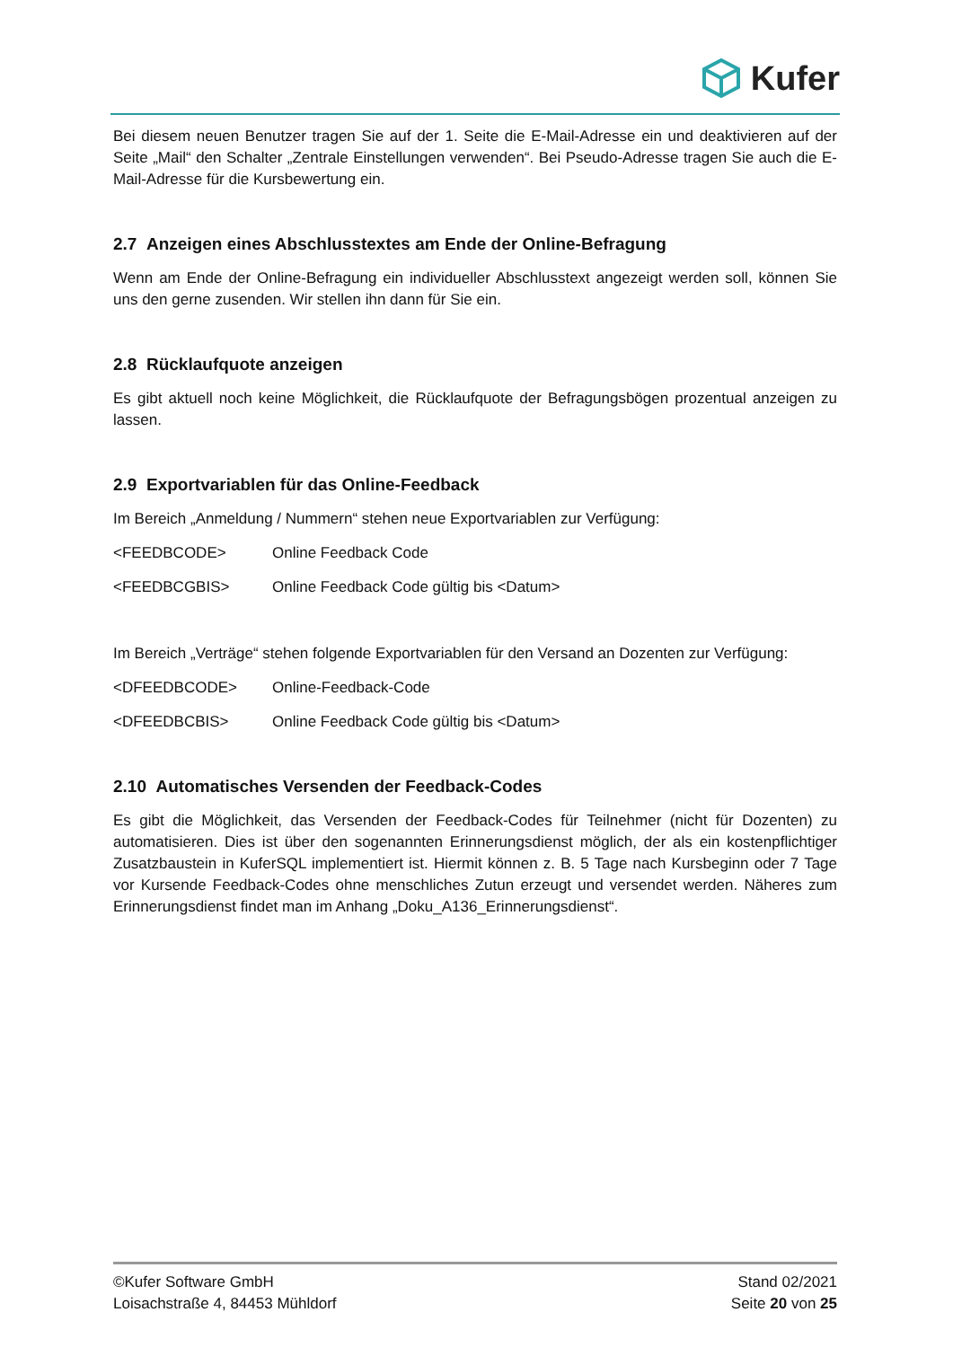Kufer
Bei diesem neuen Benutzer tragen Sie auf der 1. Seite die E-Mail-Adresse ein und deaktivieren auf der Seite „Mail“ den Schalter „Zentrale Einstellungen verwenden“. Bei Pseudo-Adresse tragen Sie auch die E-Mail-Adresse für die Kursbewertung ein.
2.7 Anzeigen eines Abschlusstextes am Ende der Online-Befragung
Wenn am Ende der Online-Befragung ein individueller Abschlusstext angezeigt werden soll, können Sie uns den gerne zusenden. Wir stellen ihn dann für Sie ein.
2.8 Rücklaufquote anzeigen
Es gibt aktuell noch keine Möglichkeit, die Rücklaufquote der Befragungsbögen prozentual anzeigen zu lassen.
2.9 Exportvariablen für das Online-Feedback
Im Bereich „Anmeldung / Nummern“ stehen neue Exportvariablen zur Verfügung:
<FEEDBCODE> Online Feedback Code
<FEEDBCGBIS> Online Feedback Code gültig bis <Datum>
Im Bereich „Verträge“ stehen folgende Exportvariablen für den Versand an Dozenten zur Verfügung:
<DFEEDBCODE> Online-Feedback-Code
<DFEEDBCBIS> Online Feedback Code gültig bis <Datum>
2.10 Automatisches Versenden der Feedback-Codes
Es gibt die Möglichkeit, das Versenden der Feedback-Codes für Teilnehmer (nicht für Dozenten) zu automatisieren. Dies ist über den sogenannten Erinnerungsdienst möglich, der als ein kostenpflichtiger Zusatzbaustein in KuferSQL implementiert ist. Hiermit können z. B. 5 Tage nach Kursbeginn oder 7 Tage vor Kursende Feedback-Codes ohne menschliches Zutun erzeugt und versendet werden. Näheres zum Erinnerungsdienst findet man im Anhang „Doku_A136_Erinnerungsdienst“.
©Kufer Software GmbH
Loisachstraße 4, 84453 Mühldorf
Stand 02/2021
Seite 20 von 25